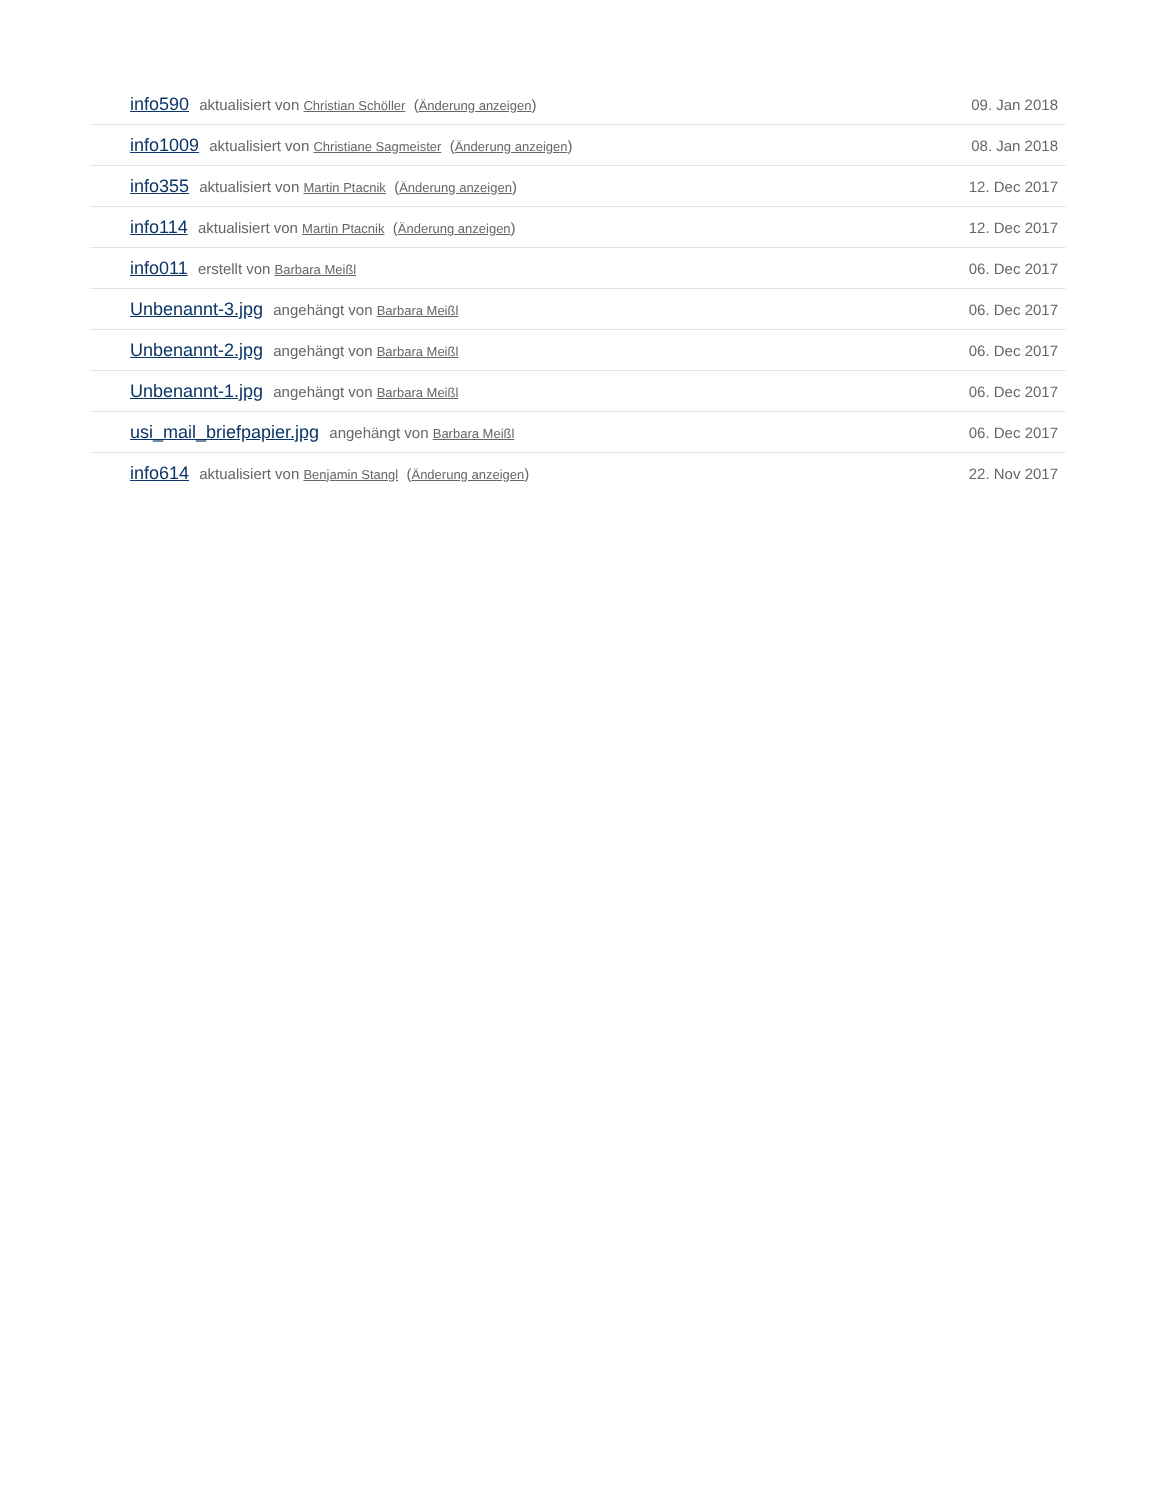| info590 aktualisiert von Christian Schöller ( Änderung anzeigen ) | 09. Jan 2018 |
| info1009 aktualisiert von Christiane Sagmeister ( Änderung anzeigen ) | 08. Jan 2018 |
| info355 aktualisiert von Martin Ptacnik ( Änderung anzeigen ) | 12. Dec 2017 |
| info114 aktualisiert von Martin Ptacnik ( Änderung anzeigen ) | 12. Dec 2017 |
| info011 erstellt von Barbara Meißl | 06. Dec 2017 |
| Unbenannt-3.jpg angehängt von Barbara Meißl | 06. Dec 2017 |
| Unbenannt-2.jpg angehängt von Barbara Meißl | 06. Dec 2017 |
| Unbenannt-1.jpg angehängt von Barbara Meißl | 06. Dec 2017 |
| usi_mail_briefpapier.jpg angehängt von Barbara Meißl | 06. Dec 2017 |
| info614 aktualisiert von Benjamin Stangl ( Änderung anzeigen ) | 22. Nov 2017 |